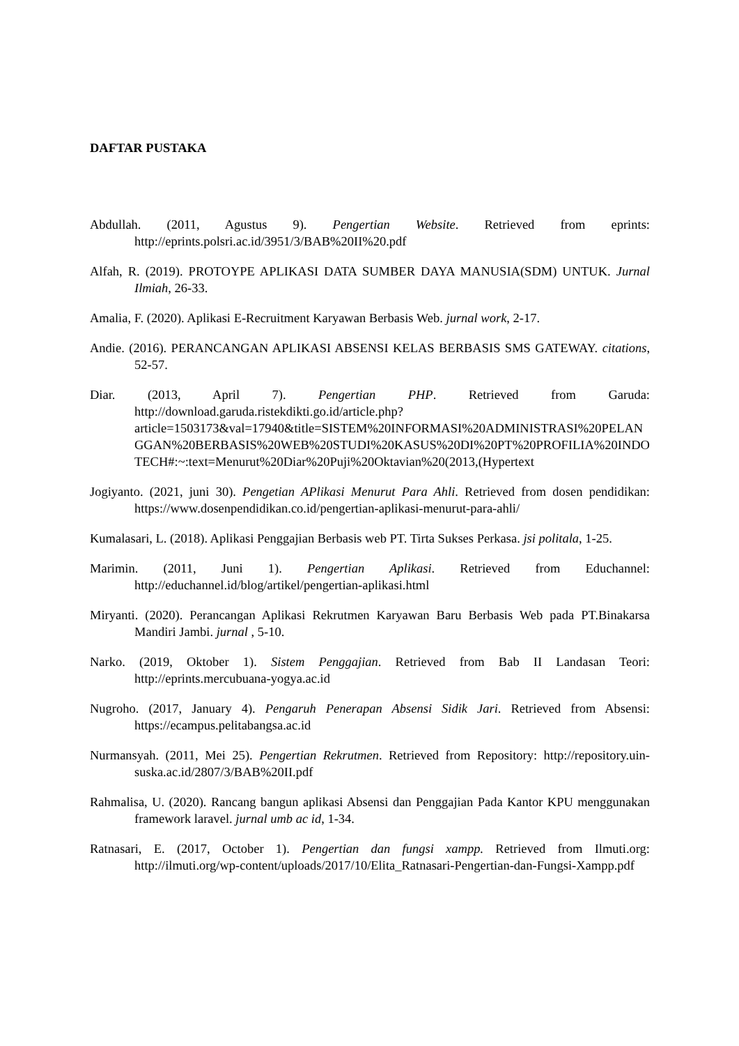DAFTAR PUSTAKA
Abdullah. (2011, Agustus 9). Pengertian Website. Retrieved from eprints: http://eprints.polsri.ac.id/3951/3/BAB%20II%20.pdf
Alfah, R. (2019). PROTOYPE APLIKASI DATA SUMBER DAYA MANUSIA(SDM) UNTUK. Jurnal Ilmiah, 26-33.
Amalia, F. (2020). Aplikasi E-Recruitment Karyawan Berbasis Web. jurnal work, 2-17.
Andie. (2016). PERANCANGAN APLIKASI ABSENSI KELAS BERBASIS SMS GATEWAY. citations, 52-57.
Diar. (2013, April 7). Pengertian PHP. Retrieved from Garuda: http://download.garuda.ristekdikti.go.id/article.php?article=1503173&val=17940&title=SISTEM%20INFORMASI%20ADMINISTRASI%20PELANGGAN%20BERBASIS%20WEB%20STUDI%20KASUS%20DI%20PT%20PROFILIA%20INDOTECH#:~:text=Menurut%20Diar%20Puji%20Oktavian%20(2013,(Hypertext
Jogiyanto. (2021, juni 30). Pengetian APlikasi Menurut Para Ahli. Retrieved from dosen pendidikan: https://www.dosenpendidikan.co.id/pengertian-aplikasi-menurut-para-ahli/
Kumalasari, L. (2018). Aplikasi Penggajian Berbasis web PT. Tirta Sukses Perkasa. jsi politala, 1-25.
Marimin. (2011, Juni 1). Pengertian Aplikasi. Retrieved from Educhannel: http://educhannel.id/blog/artikel/pengertian-aplikasi.html
Miryanti. (2020). Perancangan Aplikasi Rekrutmen Karyawan Baru Berbasis Web pada PT.Binakarsa Mandiri Jambi. jurnal , 5-10.
Narko. (2019, Oktober 1). Sistem Penggajian. Retrieved from Bab II Landasan Teori: http://eprints.mercubuana-yogya.ac.id
Nugroho. (2017, January 4). Pengaruh Penerapan Absensi Sidik Jari. Retrieved from Absensi: https://ecampus.pelitabangsa.ac.id
Nurmansyah. (2011, Mei 25). Pengertian Rekrutmen. Retrieved from Repository: http://repository.uin-suska.ac.id/2807/3/BAB%20II.pdf
Rahmalisa, U. (2020). Rancang bangun aplikasi Absensi dan Penggajian Pada Kantor KPU menggunakan framework laravel. jurnal umb ac id, 1-34.
Ratnasari, E. (2017, October 1). Pengertian dan fungsi xampp. Retrieved from Ilmuti.org: http://ilmuti.org/wp-content/uploads/2017/10/Elita_Ratnasari-Pengertian-dan-Fungsi-Xampp.pdf